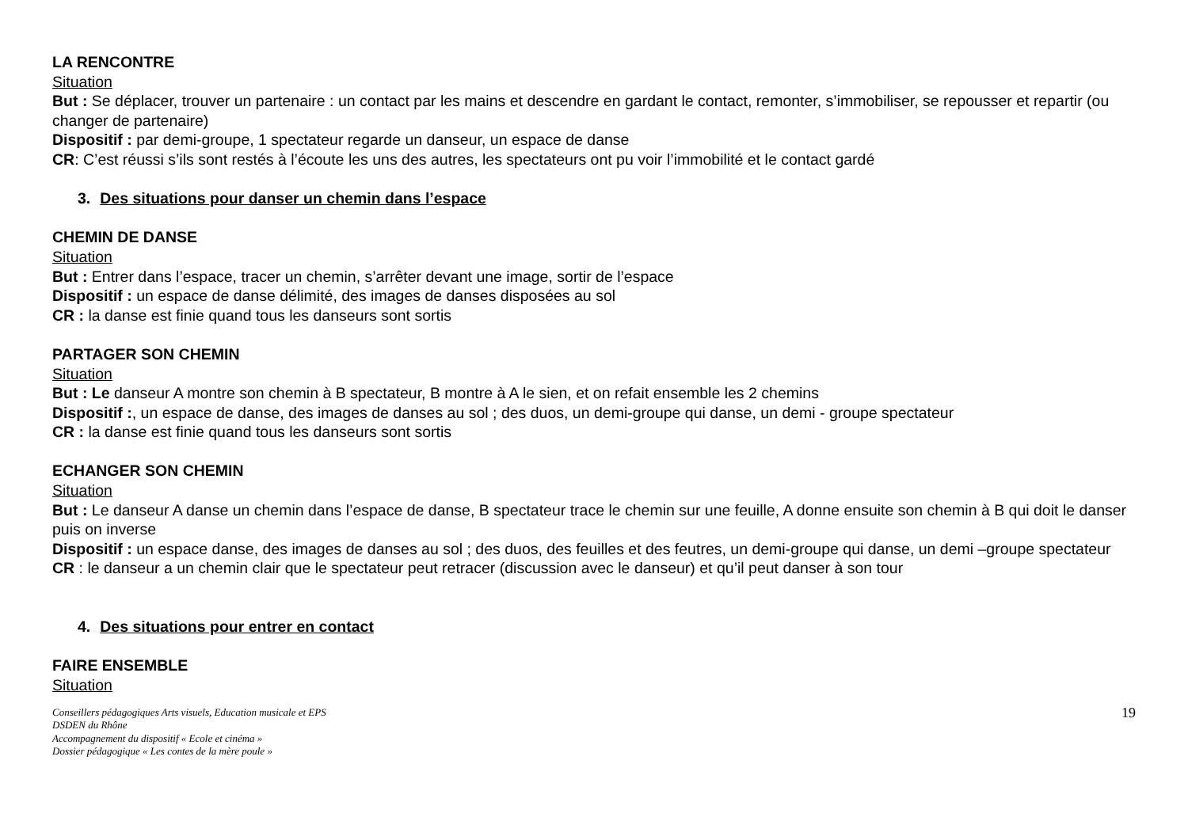LA RENCONTRE
Situation
But : Se déplacer, trouver un partenaire : un contact par les mains et descendre en gardant le contact, remonter, s’immobiliser, se repousser et repartir (ou changer de partenaire)
Dispositif : par demi-groupe, 1 spectateur regarde un danseur, un espace de danse
CR: C’est réussi s’ils sont restés à l’écoute les uns des autres, les spectateurs ont pu voir l’immobilité et le contact gardé
3. Des situations pour danser un chemin dans l’espace
CHEMIN DE DANSE
Situation
But : Entrer dans l’espace, tracer un chemin, s’arrêter devant une image, sortir de l’espace
Dispositif : un espace de danse délimité, des images de danses disposées au sol
CR : la danse est finie quand tous les danseurs sont sortis
PARTAGER SON CHEMIN
Situation
But : Le danseur A montre son chemin à B spectateur, B montre à A le sien, et on refait ensemble les 2 chemins
Dispositif :, un espace de danse, des images de danses au sol ; des duos, un demi-groupe qui danse, un demi - groupe spectateur
CR : la danse est finie quand tous les danseurs sont sortis
ECHANGER SON CHEMIN
Situation
But : Le danseur A danse un chemin dans l’espace de danse, B spectateur trace le chemin sur une feuille, A donne ensuite son chemin à B qui doit le danser puis on inverse
Dispositif : un espace danse, des images de danses au sol ; des duos, des feuilles et des feutres, un demi-groupe qui danse, un demi –groupe spectateur
CR : le danseur a un chemin clair que le spectateur peut retracer (discussion avec le danseur) et qu’il peut danser à son tour
4. Des situations pour entrer en contact
FAIRE ENSEMBLE
Situation
Conseillers pédagogiques Arts visuels, Education musicale et EPS
DSDEN du Rhône
Accompagnement du dispositif « Ecole et cinéma »
Dossier pédagogique « Les contes de la mère poule »
19